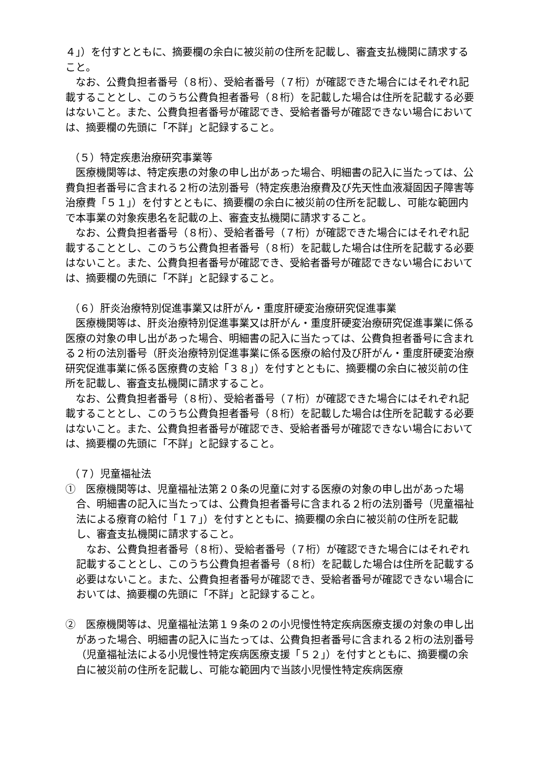４」）を付すとともに、摘要欄の余白に被災前の住所を記載し、審査支払機関に請求すること。
なお、公費負担者番号（８桁）、受給者番号（７桁）が確認できた場合にはそれぞれ記載することとし、このうち公費負担者番号（８桁）を記載した場合は住所を記載する必要はないこと。また、公費負担者番号が確認でき、受給者番号が確認できない場合においては、摘要欄の先頭に「不詳」と記録すること。
（５）特定疾患治療研究事業等
医療機関等は、特定疾患の対象の申し出があった場合、明細書の記入に当たっては、公費負担者番号に含まれる２桁の法別番号（特定疾患治療費及び先天性血液凝固因子障害等治療費「５１」）を付すとともに、摘要欄の余白に被災前の住所を記載し、可能な範囲内で本事業の対象疾患名を記載の上、審査支払機関に請求すること。
なお、公費負担者番号（８桁）、受給者番号（７桁）が確認できた場合にはそれぞれ記載することとし、このうち公費負担者番号（８桁）を記載した場合は住所を記載する必要はないこと。また、公費負担者番号が確認でき、受給者番号が確認できない場合においては、摘要欄の先頭に「不詳」と記録すること。
（６）肝炎治療特別促進事業又は肝がん・重度肝硬変治療研究促進事業
医療機関等は、肝炎治療特別促進事業又は肝がん・重度肝硬変治療研究促進事業に係る医療の対象の申し出があった場合、明細書の記入に当たっては、公費負担者番号に含まれる２桁の法別番号（肝炎治療特別促進事業に係る医療の給付及び肝がん・重度肝硬変治療研究促進事業に係る医療費の支給「３８」）を付すとともに、摘要欄の余白に被災前の住所を記載し、審査支払機関に請求すること。
なお、公費負担者番号（８桁）、受給者番号（７桁）が確認できた場合にはそれぞれ記載することとし、このうち公費負担者番号（８桁）を記載した場合は住所を記載する必要はないこと。また、公費負担者番号が確認でき、受給者番号が確認できない場合においては、摘要欄の先頭に「不詳」と記録すること。
（７）児童福祉法
①　医療機関等は、児童福祉法第２０条の児童に対する医療の対象の申し出があった場合、明細書の記入に当たっては、公費負担者番号に含まれる２桁の法別番号（児童福祉法による療育の給付「１７」）を付すとともに、摘要欄の余白に被災前の住所を記載し、審査支払機関に請求すること。
なお、公費負担者番号（８桁）、受給者番号（７桁）が確認できた場合にはそれぞれ記載することとし、このうち公費負担者番号（８桁）を記載した場合は住所を記載する必要はないこと。また、公費負担者番号が確認でき、受給者番号が確認できない場合においては、摘要欄の先頭に「不詳」と記録すること。
②　医療機関等は、児童福祉法第１９条の２の小児慢性特定疾病医療支援の対象の申し出があった場合、明細書の記入に当たっては、公費負担者番号に含まれる２桁の法別番号（児童福祉法による小児慢性特定疾病医療支援「５２」）を付すとともに、摘要欄の余白に被災前の住所を記載し、可能な範囲内で当該小児慢性特定疾病医療